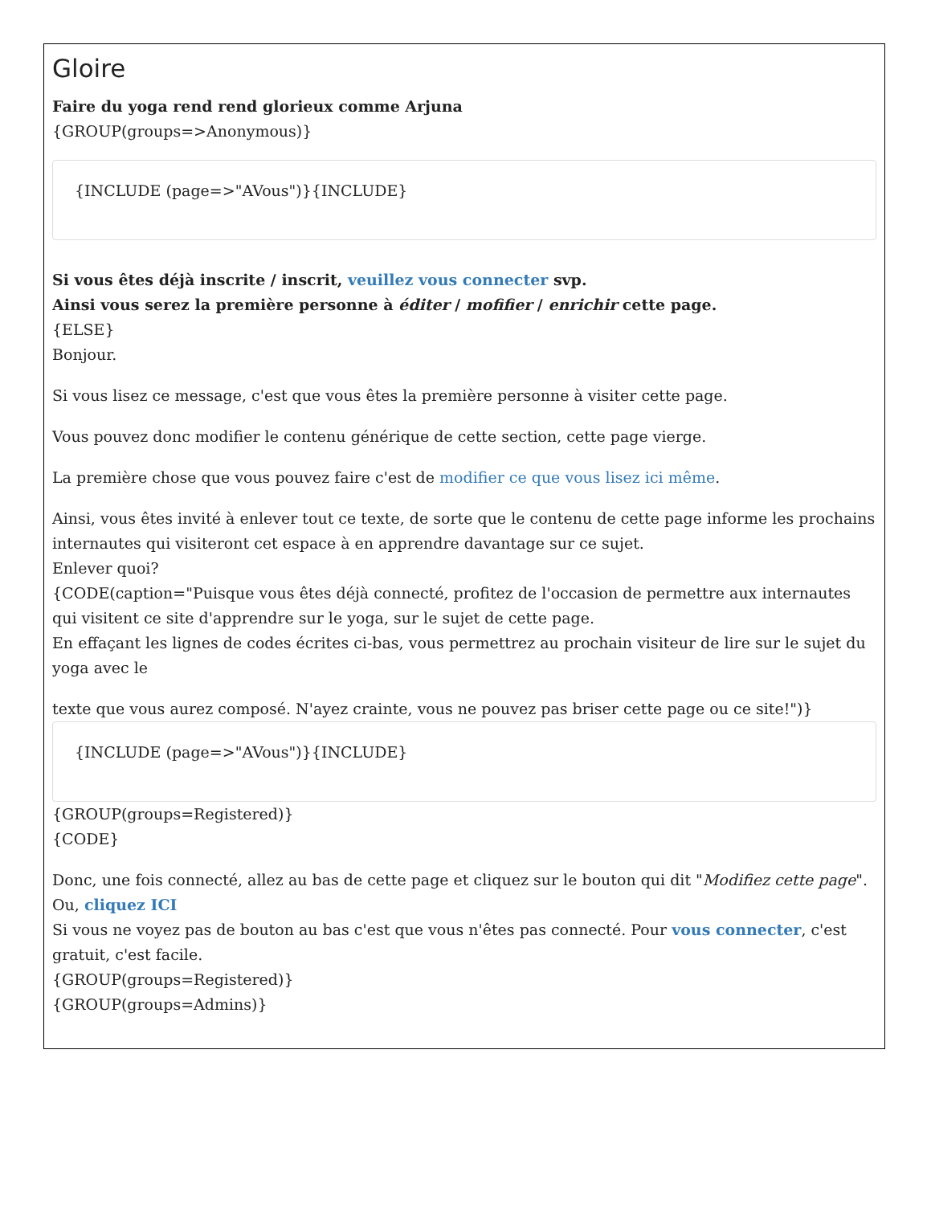Gloire
Faire du yoga rend rend glorieux comme Arjuna
{GROUP(groups=>Anonymous)}
{INCLUDE (page=>"AVous")}{INCLUDE}
Si vous êtes déjà inscrite / inscrit, veuillez vous connecter svp.
Ainsi vous serez la première personne à éditer / mofifier / enrichir cette page.
{ELSE}
Bonjour.
Si vous lisez ce message, c'est que vous êtes la première personne à visiter cette page.
Vous pouvez donc modifier le contenu générique de cette section, cette page vierge.
La première chose que vous pouvez faire c'est de modifier ce que vous lisez ici même.
Ainsi, vous êtes invité à enlever tout ce texte, de sorte que le contenu de cette page informe les prochains internautes qui visiteront cet espace à en apprendre davantage sur ce sujet.
Enlever quoi?
{CODE(caption="Puisque vous êtes déjà connecté, profitez de l'occasion de permettre aux internautes qui visitent ce site d'apprendre sur le yoga, sur le sujet de cette page.
En effaçant les lignes de codes écrites ci-bas, vous permettrez au prochain visiteur de lire sur le sujet du yoga avec le
texte que vous aurez composé. N'ayez crainte, vous ne pouvez pas briser cette page ou ce site!")}
{INCLUDE (page=>"AVous")}{INCLUDE}
{GROUP(groups=Registered)}
{CODE}
Donc, une fois connecté, allez au bas de cette page et cliquez sur le bouton qui dit "Modifiez cette page".
Ou, cliquez ICI
Si vous ne voyez pas de bouton au bas c'est que vous n'êtes pas connecté. Pour vous connecter, c'est gratuit, c'est facile.
{GROUP(groups=Registered)}
{GROUP(groups=Admins)}